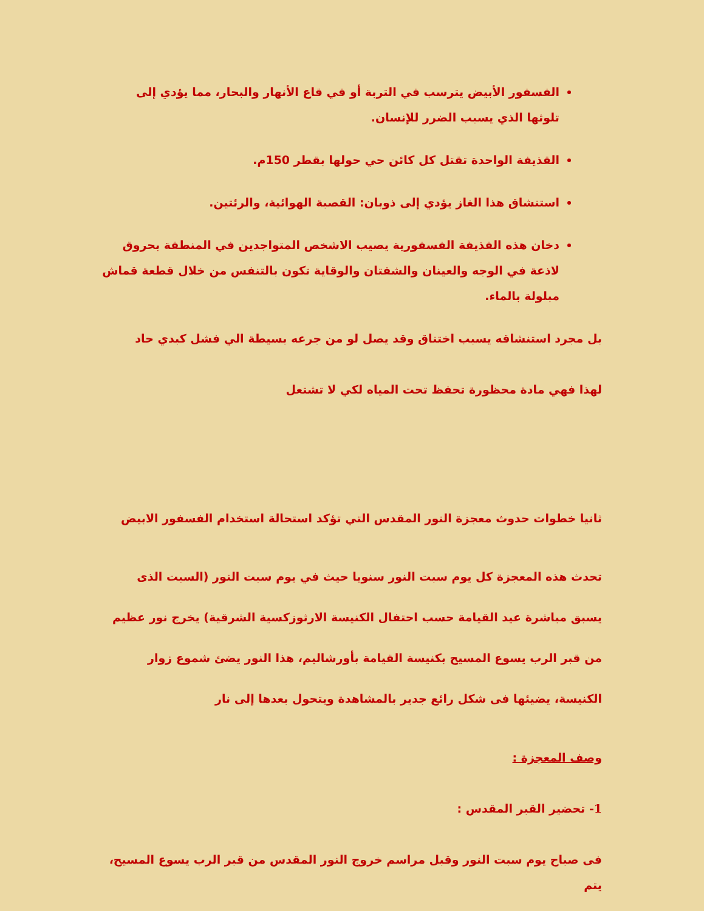الفسفور الأبيض يترسب في التربة أو في قاع الأنهار والبحار، مما يؤدي إلى تلوثها الذي يسبب الضرر للإنسان.
القذيفة الواحدة تقتل كل كائن حي حولها بقطر 150م.
استنشاق هذا الغاز يؤدي إلى ذوبان: القصبة الهوائية، والرئتين.
دخان هذه القذيفة الفسفورية يصيب الاشخص المتواجدين في المنطقة بحروق لاذعة في الوجه والعينان والشفتان والوقاية تكون بالتنفس من خلال قطعة قماش مبلولة بالماء.
بل مجرد استنشاقه يسبب اختناق وقد يصل لو من جرعه بسيطة الي فشل كبدي حاد
لهذا فهي مادة محظورة تحفظ تحت المياه لكي لا تشتعل
ثانيا خطوات حدوث معجزة النور المقدس التي تؤكد استحالة استخدام الفسفور الابيض
تحدث هذه المعجزة كل يوم سبت النور سنويا حيث في يوم سبت النور (السبت الذى يسبق مباشرة عيد القيامة حسب احتفال الكنيسة الارثوزكسية الشرقية) يخرج نور عظيم من قبر الرب يسوع المسيح بكنيسة القيامة بأورشاليم، هذا النور يضئ شموع زوار الكنيسة، يضيئها فى شكل رائع جدير بالمشاهدة ويتحول بعدها إلى نار
وصف المعجزة :
1- تحضير القبر المقدس :
فى صباح يوم سبت النور وقبل مراسم خروج النور المقدس من قبر الرب يسوع المسيح، يتم